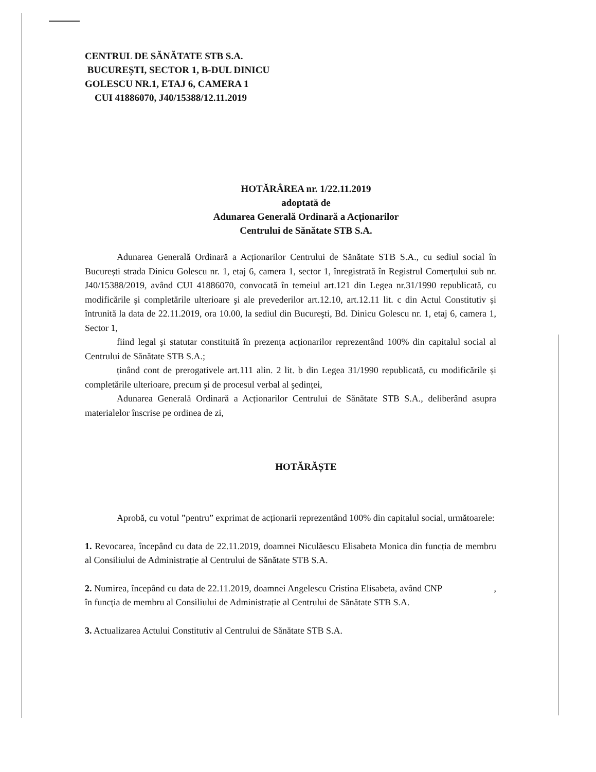CENTRUL DE SĂNĂTATE STB S.A.
BUCUREȘTI, SECTOR 1, B-DUL DINICU
GOLESCU NR.1, ETAJ 6, CAMERA 1
CUI 41886070, J40/15388/12.11.2019
HOTĂRÂREA nr. 1/22.11.2019
adoptată de
Adunarea Generală Ordinară a Acționarilor
Centrului de Sănătate STB S.A.
Adunarea Generală Ordinară a Acționarilor Centrului de Sănătate STB S.A., cu sediul social în București strada Dinicu Golescu nr. 1, etaj 6, camera 1, sector 1, înregistrată în Registrul Comerțului sub nr. J40/15388/2019, având CUI 41886070, convocată în temeiul art.121 din Legea nr.31/1990 republicată, cu modificările şi completările ulterioare şi ale prevederilor art.12.10, art.12.11 lit. c din Actul Constitutiv și întrunită la data de 22.11.2019, ora 10.00, la sediul din Bucureşti, Bd. Dinicu Golescu nr. 1, etaj 6, camera 1, Sector 1,
fiind legal şi statutar constituită în prezența acționarilor reprezentând 100% din capitalul social al Centrului de Sănătate STB S.A.;
ținând cont de prerogativele art.111 alin. 2 lit. b din Legea 31/1990 republicată, cu modificările și completările ulterioare, precum şi de procesul verbal al şedinței,
Adunarea Generală Ordinară a Acționarilor Centrului de Sănătate STB S.A., deliberând asupra materialelor înscrise pe ordinea de zi,
HOTĂRĂȘTE
Aprobă, cu votul ”pentru” exprimat de acționarii reprezentând 100% din capitalul social, următoarele:
1. Revocarea, începând cu data de 22.11.2019, doamnei Niculăescu Elisabeta Monica din funcția de membru al Consiliului de Administrație al Centrului de Sănătate STB S.A.
2. Numirea, începând cu data de 22.11.2019, doamnei Angelescu Cristina Elisabeta, având CNP , în funcția de membru al Consiliului de Administrație al Centrului de Sănătate STB S.A.
3. Actualizarea Actului Constitutiv al Centrului de Sănătate STB S.A.